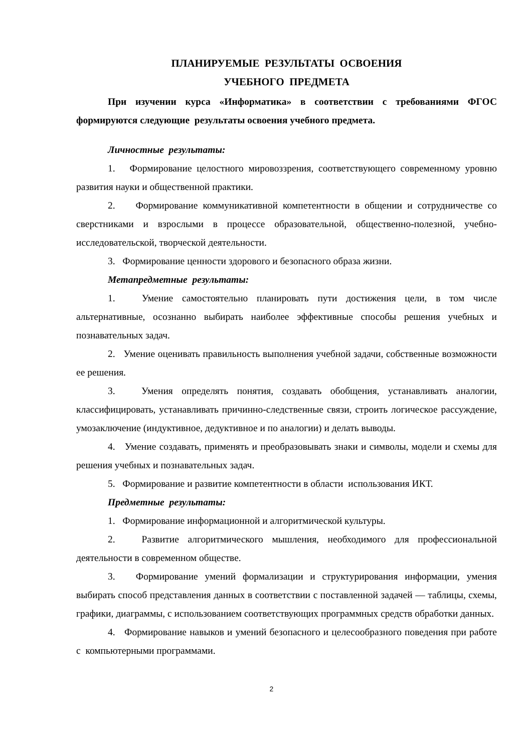ПЛАНИРУЕМЫЕ РЕЗУЛЬТАТЫ ОСВОЕНИЯ
УЧЕБНОГО ПРЕДМЕТА
При изучении курса «Информатика» в соответствии с требованиями ФГОС формируются следующие результаты освоения учебного предмета.
Личностные результаты:
1. Формирование целостного мировоззрения, соответствующего современному уровню развития науки и общественной практики.
2. Формирование коммуникативной компетентности в общении и сотрудничестве со сверстниками и взрослыми в процессе образовательной, общественно-полезной, учебно-исследовательской, творческой деятельности.
3. Формирование ценности здорового и безопасного образа жизни.
Метапредметные результаты:
1. Умение самостоятельно планировать пути достижения цели, в том числе альтернативные, осознанно выбирать наиболее эффективные способы решения учебных и познавательных задач.
2. Умение оценивать правильность выполнения учебной задачи, собственные возможности ее решения.
3. Умения определять понятия, создавать обобщения, устанавливать аналогии, классифицировать, устанавливать причинно-следственные связи, строить логическое рассуждение, умозаключение (индуктивное, дедуктивное и по аналогии) и делать выводы.
4. Умение создавать, применять и преобразовывать знаки и символы, модели и схемы для решения учебных и познавательных задач.
5. Формирование и развитие компетентности в области использования ИКТ.
Предметные результаты:
1. Формирование информационной и алгоритмической культуры.
2. Развитие алгоритмического мышления, необходимого для профессиональной деятельности в современном обществе.
3. Формирование умений формализации и структурирования информации, умения выбирать способ представления данных в соответствии с поставленной задачей — таблицы, схемы, графики, диаграммы, с использованием соответствующих программных средств обработки данных.
4. Формирование навыков и умений безопасного и целесообразного поведения при работе с компьютерными программами.
2